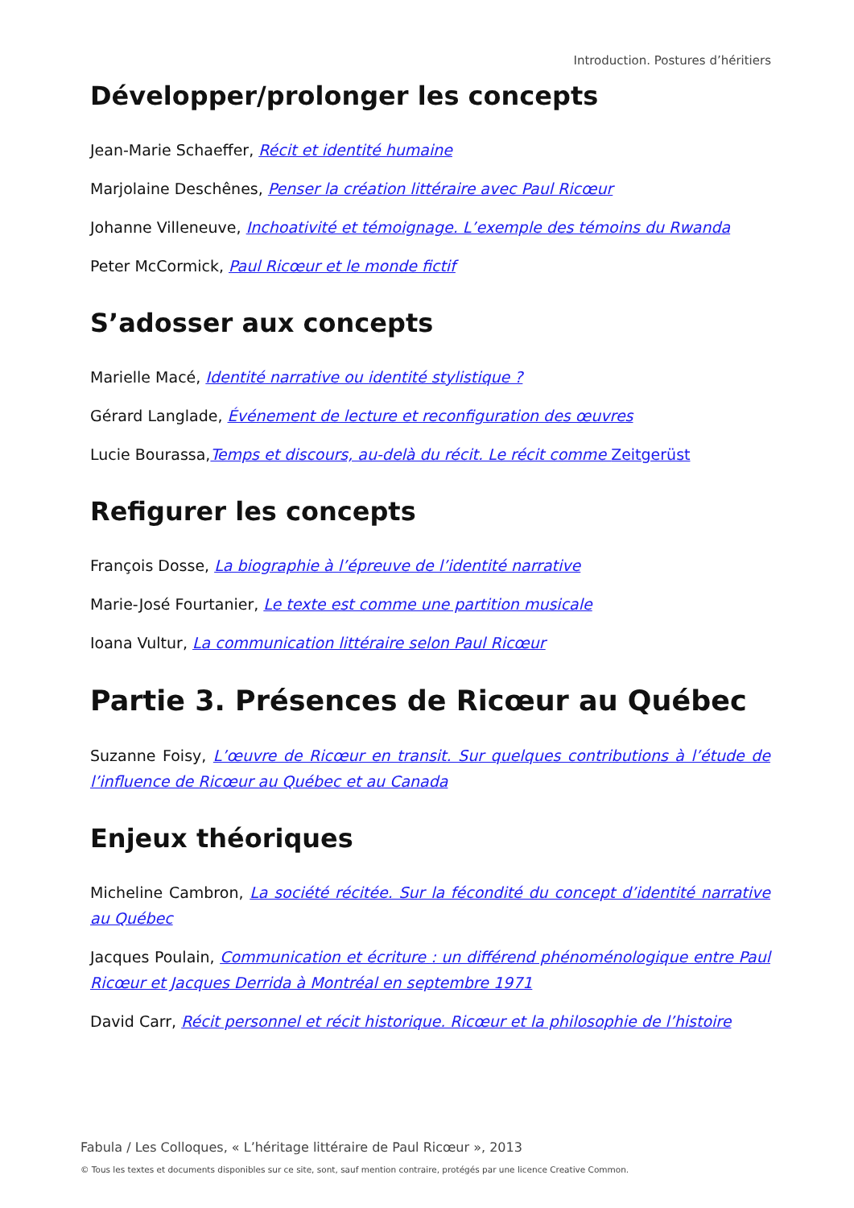Introduction. Postures d’héritiers
Développer/prolonger les concepts
Jean-Marie Schaeffer, Récit et identité humaine
Marjolaine Deschênes, Penser la création littéraire avec Paul Ricœur
Johanne Villeneuve, Inchoativité et témoignage. L’exemple des témoins du Rwanda
Peter McCormick, Paul Ricœur et le monde fictif
S’adosser aux concepts
Marielle Macé, Identité narrative ou identité stylistique ?
Gérard Langlade, Événement de lecture et reconfiguration des œuvres
Lucie Bourassa,Temps et discours, au-delà du récit. Le récit comme Zeitgerüst
Refigurer les concepts
François Dosse, La biographie à l’épreuve de l’identité narrative
Marie-José Fourtanier, Le texte est comme une partition musicale
Ioana Vultur, La communication littéraire selon Paul Ricœur
Partie 3. Présences de Ricœur au Québec
Suzanne Foisy, L’œuvre de Ricœur en transit. Sur quelques contributions à l’étude de l’influence de Ricœur au Québec et au Canada
Enjeux théoriques
Micheline Cambron, La société récitée. Sur la fécondité du concept d’identité narrative au Québec
Jacques Poulain, Communication et écriture : un différend phénoménologique entre Paul Ricœur et Jacques Derrida à Montréal en septembre 1971
David Carr, Récit personnel et récit historique. Ricœur et la philosophie de l’histoire
Fabula / Les Colloques, « L’héritage littéraire de Paul Ricœur », 2013
© Tous les textes et documents disponibles sur ce site, sont, sauf mention contraire, protégés par une licence Creative Common.